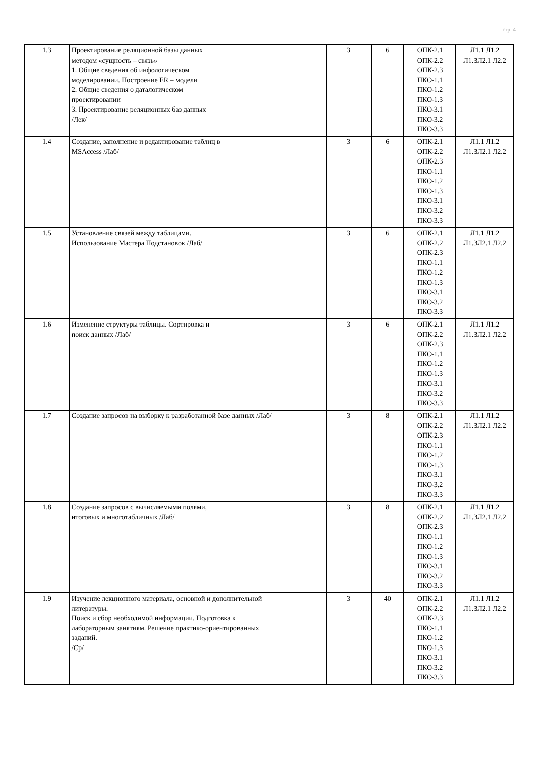стр. 4
| 1.3 | Проектирование реляционной базы данных методом «сущность – связь» 1. Общие сведения об инфологическом моделировании. Построение ER – модели 2. Общие сведения о даталогическом проектировании 3. Проектирование реляционных баз данных /Лек/ | 3 | 6 | ОПК-2.1 ОПК-2.2 ОПК-2.3 ПКО-1.1 ПКО-1.2 ПКО-1.3 ПКО-3.1 ПКО-3.2 ПКО-3.3 | Л1.1 Л1.2 Л1.3Л2.1 Л2.2 |
| 1.4 | Создание, заполнение и редактирование таблиц в MSAccess /Лаб/ | 3 | 6 | ОПК-2.1 ОПК-2.2 ОПК-2.3 ПКО-1.1 ПКО-1.2 ПКО-1.3 ПКО-3.1 ПКО-3.2 ПКО-3.3 | Л1.1 Л1.2 Л1.3Л2.1 Л2.2 |
| 1.5 | Установление связей между таблицами. Использование Мастера Подстановок /Лаб/ | 3 | 6 | ОПК-2.1 ОПК-2.2 ОПК-2.3 ПКО-1.1 ПКО-1.2 ПКО-1.3 ПКО-3.1 ПКО-3.2 ПКО-3.3 | Л1.1 Л1.2 Л1.3Л2.1 Л2.2 |
| 1.6 | Изменение структуры таблицы. Сортировка и поиск данных /Лаб/ | 3 | 6 | ОПК-2.1 ОПК-2.2 ОПК-2.3 ПКО-1.1 ПКО-1.2 ПКО-1.3 ПКО-3.1 ПКО-3.2 ПКО-3.3 | Л1.1 Л1.2 Л1.3Л2.1 Л2.2 |
| 1.7 | Создание запросов на выборку к разработанной базе данных /Лаб/ | 3 | 8 | ОПК-2.1 ОПК-2.2 ОПК-2.3 ПКО-1.1 ПКО-1.2 ПКО-1.3 ПКО-3.1 ПКО-3.2 ПКО-3.3 | Л1.1 Л1.2 Л1.3Л2.1 Л2.2 |
| 1.8 | Создание запросов с вычисляемыми полями, итоговых и многотабличных /Лаб/ | 3 | 8 | ОПК-2.1 ОПК-2.2 ОПК-2.3 ПКО-1.1 ПКО-1.2 ПКО-1.3 ПКО-3.1 ПКО-3.2 ПКО-3.3 | Л1.1 Л1.2 Л1.3Л2.1 Л2.2 |
| 1.9 | Изучение лекционного материала, основной и дополнительной литературы. Поиск и сбор необходимой информации. Подготовка к лабораторным занятиям. Решение практико-ориентированных заданий. /Ср/ | 3 | 40 | ОПК-2.1 ОПК-2.2 ОПК-2.3 ПКО-1.1 ПКО-1.2 ПКО-1.3 ПКО-3.1 ПКО-3.2 ПКО-3.3 | Л1.1 Л1.2 Л1.3Л2.1 Л2.2 |